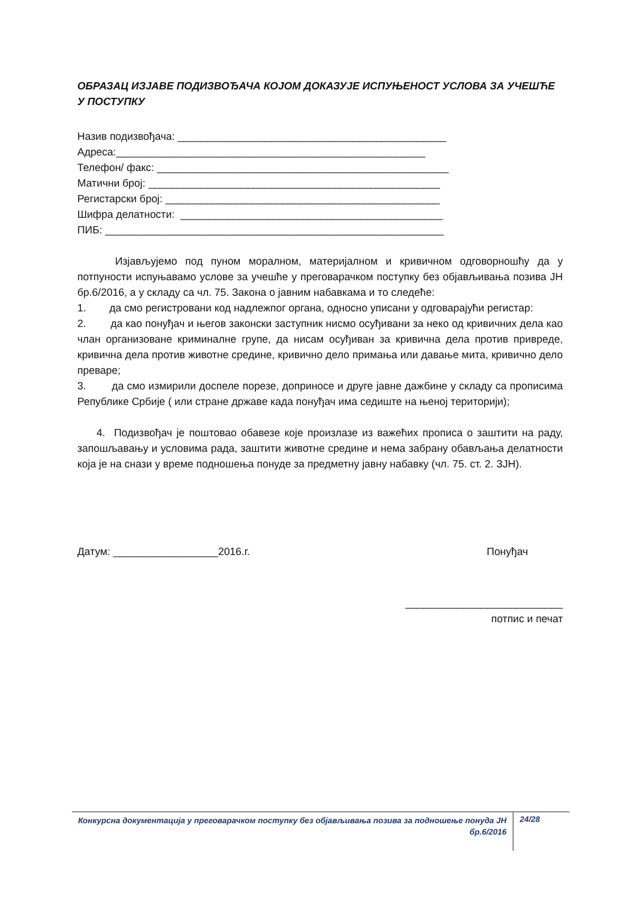ОБРАЗАЦ ИЗЈАВЕ ПОДИЗВОЂАЧА КОЈОМ ДОКАЗУЈЕ ИСПУЊЕНОСТ УСЛОВА ЗА УЧЕШЋЕ У ПОСТУПКУ
Назив подизвођача: ______________________________________________ Адреса:_____________________________________________________ Телефон/ факс: __________________________________________________ Матични број: __________________________________________________ Регистарски број: _______________________________________________ Шифра делатности: _____________________________________________ ПИБ: __________________________________________________________
Изјављујемо под пуном моралном, материјалном и кривичном одговорношћу да у потпуности испуњавамо услове за учешће у преговарачком поступку без објављивања позива ЈН бр.6/2016, а у складу са чл. 75. Закона о јавним набавкама и то следеће:
1. да смо регистровани код надлежпог органа, односно уписани у одговарајући регистар:
2. да као понуђач и његов законски заступник нисмо осуђивани за неко од кривичних дела као члан организоване криминалне групе, да нисам осуђиван за кривична дела против привреде, кривична дела против животне средине, кривично дело примања или давање мита, кривично дело преваре;
3. да смо измирили доспеле порезе, доприносе и друге јавне дажбине у складу са прописима Републике Србије ( или стране државе када понуђач има седиште на њеној територији);
4. Подизвођач је поштовао обавезе које произлазе из важећих прописа о заштити на раду, запошљавању и условима рада, заштити животне средине и нема забрану обављања делатности која је на снази у време подношења понуде за предметну јавну набавку (чл. 75. ст. 2. ЗЈН).
Датум: __________________2016.г. Понуђач
___________________________
потпис и печат
Конкурсна документација у преговарачком поступку без објављивања позива за подношење понуда ЈН бр.6/2016
24/28